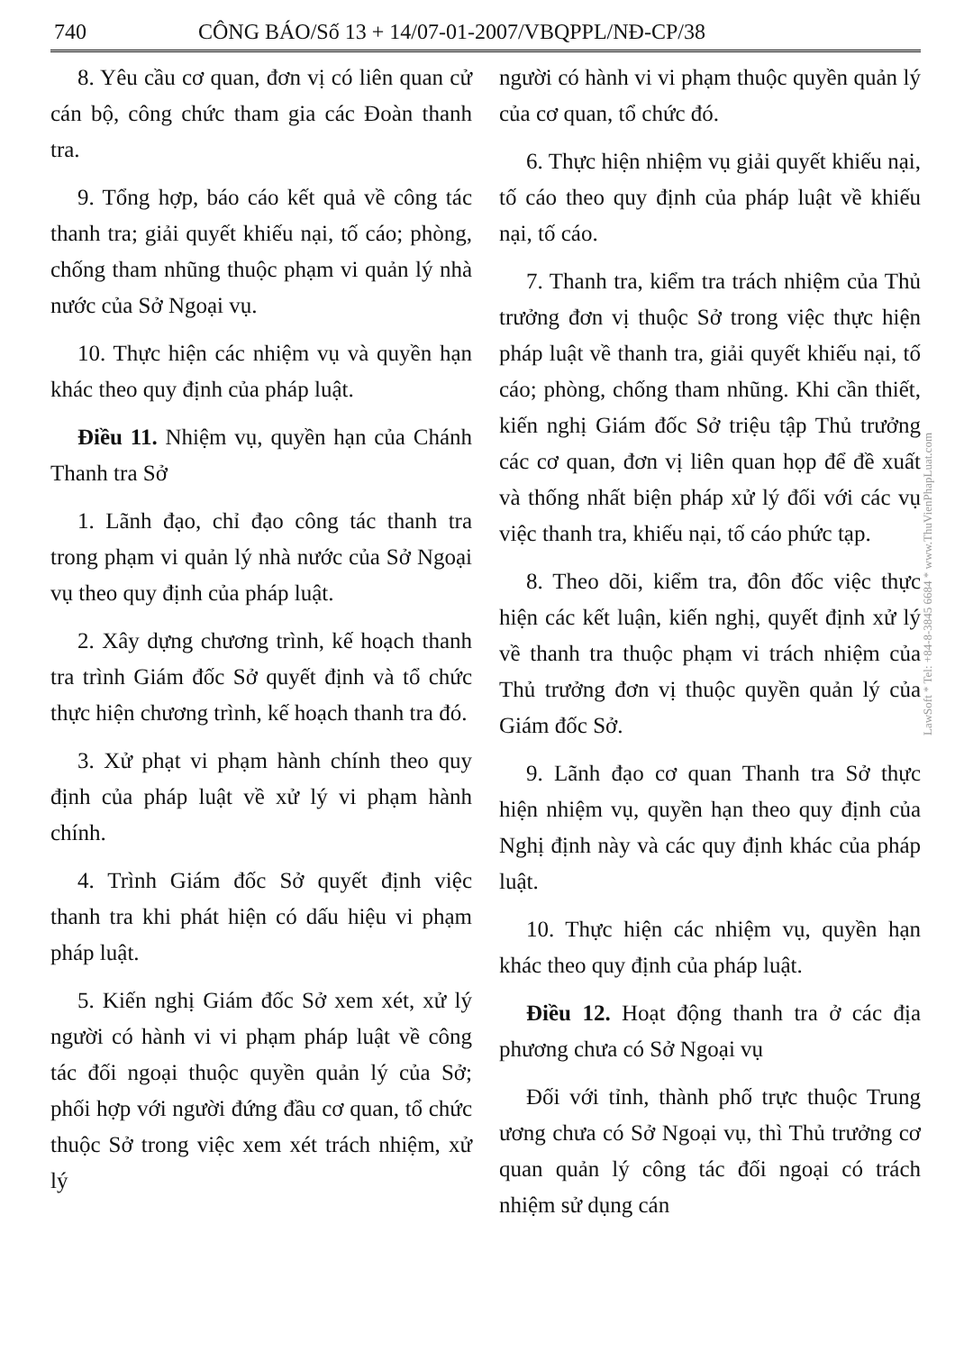740 CÔNG BÁO/Số 13 + 14/07-01-2007/VBQPPL/NĐ-CP/38
8. Yêu cầu cơ quan, đơn vị có liên quan cử cán bộ, công chức tham gia các Đoàn thanh tra.
9. Tổng hợp, báo cáo kết quả về công tác thanh tra; giải quyết khiếu nại, tố cáo; phòng, chống tham nhũng thuộc phạm vi quản lý nhà nước của Sở Ngoại vụ.
10. Thực hiện các nhiệm vụ và quyền hạn khác theo quy định của pháp luật.
Điều 11. Nhiệm vụ, quyền hạn của Chánh Thanh tra Sở
1. Lãnh đạo, chỉ đạo công tác thanh tra trong phạm vi quản lý nhà nước của Sở Ngoại vụ theo quy định của pháp luật.
2. Xây dựng chương trình, kế hoạch thanh tra trình Giám đốc Sở quyết định và tổ chức thực hiện chương trình, kế hoạch thanh tra đó.
3. Xử phạt vi phạm hành chính theo quy định của pháp luật về xử lý vi phạm hành chính.
4. Trình Giám đốc Sở quyết định việc thanh tra khi phát hiện có dấu hiệu vi phạm pháp luật.
5. Kiến nghị Giám đốc Sở xem xét, xử lý người có hành vi vi phạm pháp luật về công tác đối ngoại thuộc quyền quản lý của Sở; phối hợp với người đứng đầu cơ quan, tổ chức thuộc Sở trong việc xem xét trách nhiệm, xử lý
người có hành vi vi phạm thuộc quyền quản lý của cơ quan, tổ chức đó.
6. Thực hiện nhiệm vụ giải quyết khiếu nại, tố cáo theo quy định của pháp luật về khiếu nại, tố cáo.
7. Thanh tra, kiểm tra trách nhiệm của Thủ trưởng đơn vị thuộc Sở trong việc thực hiện pháp luật về thanh tra, giải quyết khiếu nại, tố cáo; phòng, chống tham nhũng. Khi cần thiết, kiến nghị Giám đốc Sở triệu tập Thủ trưởng các cơ quan, đơn vị liên quan họp để đề xuất và thống nhất biện pháp xử lý đối với các vụ việc thanh tra, khiếu nại, tố cáo phức tạp.
8. Theo dõi, kiểm tra, đôn đốc việc thực hiện các kết luận, kiến nghị, quyết định xử lý về thanh tra thuộc phạm vi trách nhiệm của Thủ trưởng đơn vị thuộc quyền quản lý của Giám đốc Sở.
9. Lãnh đạo cơ quan Thanh tra Sở thực hiện nhiệm vụ, quyền hạn theo quy định của Nghị định này và các quy định khác của pháp luật.
10. Thực hiện các nhiệm vụ, quyền hạn khác theo quy định của pháp luật.
Điều 12. Hoạt động thanh tra ở các địa phương chưa có Sở Ngoại vụ
Đối với tỉnh, thành phố trực thuộc Trung ương chưa có Sở Ngoại vụ, thì Thủ trưởng cơ quan quản lý công tác đối ngoại có trách nhiệm sử dụng cán
LawSoft * Tel: +84-8-3845 6684 * www.ThuVienPhapLuat.com